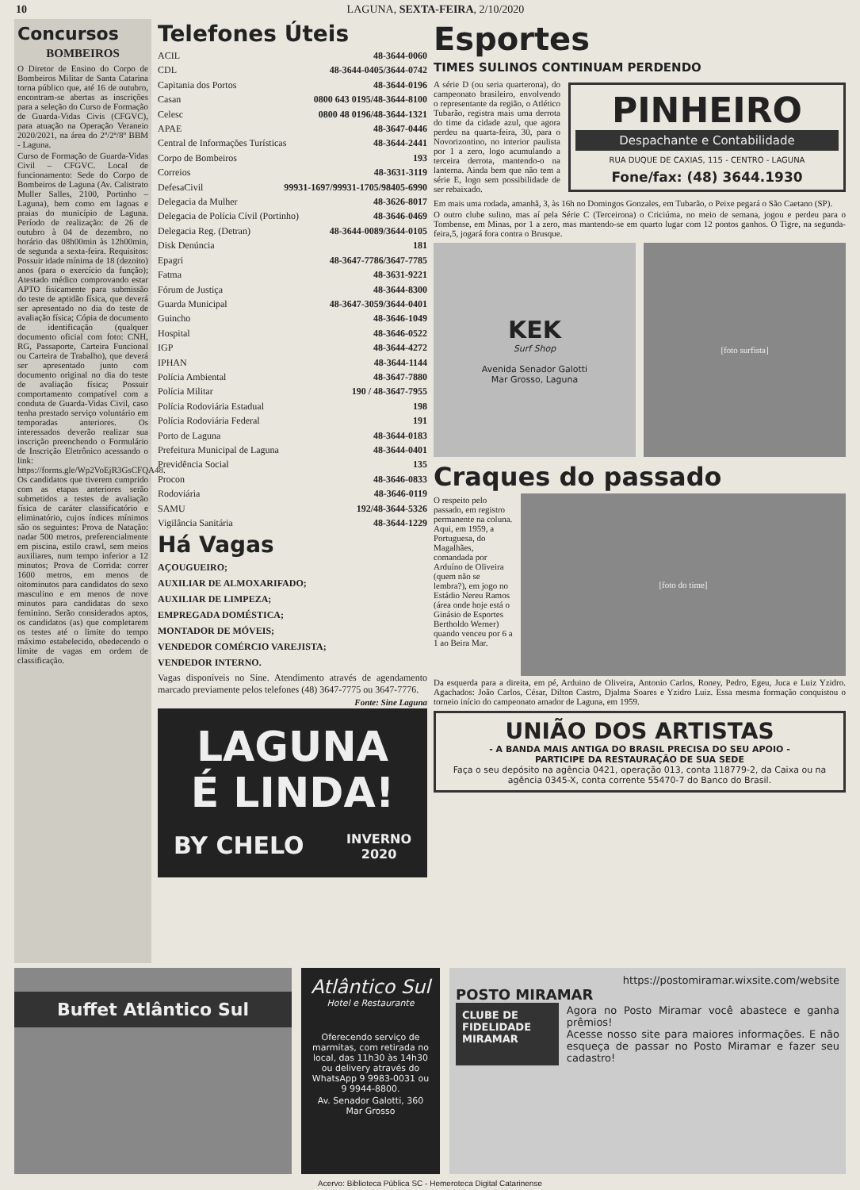10 LAGUNA, SEXTA-FEIRA, 2/10/2020
Concursos
BOMBEIROS
O Diretor de Ensino do Corpo de Bombeiros Militar de Santa Catarina torna público que, até 16 de outubro, encontram-se abertas as inscrições para a seleção do Curso de Formação de Guarda-Vidas Civis (CFGVC), para atuação na Operação Veraneio 2020/2021, na área do 2º/2ª/8º BBM - Laguna.
Curso de Formação de Guarda-Vidas Civil – CFGVC. Local de funcionamento: Sede do Corpo de Bombeiros de Laguna (Av. Calistrato Muller Salles, 2100, Portinho – Laguna), bem como em lagoas e praias do município de Laguna. Período de realização: de 26 de outubro à 04 de dezembro, no horário das 08h00min às 12h00min, de segunda a sexta-feira. Requisitos: Possuir idade mínima de 18 (dezoito) anos (para o exercício da função); Atestado médico comprovando estar APTO fisicamente para submissão do teste de aptidão física, que deverá ser apresentado no dia do teste de avaliação física; Cópia de documento de identificação (qualquer documento oficial com foto: CNH, RG, Passaporte, Carteira Funcional ou Carteira de Trabalho), que deverá ser apresentado junto com documento original no dia do teste de avaliação física; Possuir comportamento compatível com a conduta de Guarda-Vidas Civil, caso tenha prestado serviço voluntário em temporadas anteriores. Os interessados deverão realizar sua inscrição preenchendo o Formulário de Inscrição Eletrônico acessando o link: https://forms.gle/Wp2VoEjR3GsCFQA48. Os candidatos que tiverem cumprido com as etapas anteriores serão submetidos a testes de avaliação física de caráter classificatório e eliminatório, cujos índices mínimos são os seguintes: Prova de Natação: nadar 500 metros, preferencialmente em piscina, estilo crawl, sem meios auxiliares, num tempo inferior a 12 minutos; Prova de Corrida: correr 1600 metros, em menos de oitominutos para candidatos do sexo masculino e em menos de nove minutos para candidatas do sexo feminino. Serão considerados aptos, os candidatos (as) que completarem os testes até o limite do tempo máximo estabelecido, obedecendo o limite de vagas em ordem de classificação.
Telefones Úteis
ACIL 48-3644-0060
CDL 48-3644-0405/3644-0742
Capitania dos Portos 48-3644-0196
Casan 0800 643 0195/48-3644-8100
Celesc 0800 48 0196/48-3644-1321
APAE 48-3647-0446
Central de Informações Turísticas 48-3644-2441
Corpo de Bombeiros 193
Correios 48-3631-3119
DefesaCivil 99931-1697/99931-1705/98405-6990
Delegacia da Mulher 48-3626-8017
Delegacia de Polícia Cívil (Portinho) 48-3646-0469
Delegacia Reg. (Detran) 48-3644-0089/3644-0105
Disk Denúncia 181
Epagri 48-3647-7786/3647-7785
Fatma 48-3631-9221
Fórum de Justiça 48-3644-8300
Guarda Municipal 48-3647-3059/3644-0401
Guincho 48-3646-1049
Hospital 48-3646-0522
IGP 48-3644-4272
IPHAN 48-3644-1144
Polícia Ambiental 48-3647-7880
Polícia Militar 190 / 48-3647-7955
Polícia Rodoviária Estadual 198
Polícia Rodoviária Federal 191
Porto de Laguna 48-3644-0183
Prefeitura Municipal de Laguna 48-3644-0401
Previdência Social 135
Procon 48-3646-0833
Rodoviária 48-3646-0119
SAMU 192/48-3644-5326
Vigilância Sanitária 48-3644-1229
Há Vagas
AÇOUGUEIRO;
AUXILIAR DE ALMOXARIFADO;
AUXILIAR DE LIMPEZA;
EMPREGADA DOMÉSTICA;
MONTADOR DE MÓVEIS;
VENDEDOR COMÉRCIO VAREJISTA;
VENDEDOR INTERNO.
Vagas disponíveis no Sine. Atendimento através de agendamento marcado previamente pelos telefones (48) 3647-7775 ou 3647-7776.
Fonte: Sine Laguna
LAGUNA
É LINDA!
BY CHELO INVERNO
2020
Esportes
TIMES SULINOS CONTINUAM PERDENDO
A série D (ou seria quarterona), do campeonato brasileiro, envolvendo o representante da região, o Atlético Tubarão, registra mais uma derrota do time da cidade azul, que agora perdeu na quarta-feira, 30, para o Novorizontino, no interior paulista por 1 a zero, logo acumulando a terceira derrota, mantendo-o na lanterna. Ainda bem que não tem a série E, logo sem possibilidade de ser rebaixado.
PINHEIRO
Despachante e Contabilidade
RUA DUQUE DE CAXIAS, 115 - CENTRO - LAGUNA
Fone/fax: (48) 3644.1930
Em mais uma rodada, amanhã, 3, às 16h no Domingos Gonzales, em Tubarão, o Peixe pegará o São Caetano (SP).
O outro clube sulino, mas aí pela Série C (Terceirona) o Criciúma, no meio de semana, jogou e perdeu para o Tombense, em Minas, por 1 a zero, mas mantendo-se em quarto lugar com 12 pontos ganhos. O Tigre, na segunda-feira,5, jogará fora contra o Brusque.
KEK
Surf Shop
Avenida Senador Galotti
Mar Grosso, Laguna
[foto surfista]
Craques do passado
O respeito pelo passado, em registro permanente na coluna. Aqui, em 1959, a Portuguesa, do Magalhães, comandada por Arduíno de Oliveira (quem não se lembra?), em jogo no Estádio Nereu Ramos (área onde hoje está o Ginásio de Esportes Bertholdo Werner) quando venceu por 6 a 1 ao Beira Mar.
[foto do time]
Da esquerda para a direita, em pé, Arduino de Oliveira, Antonio Carlos, Roney, Pedro, Egeu, Juca e Luiz Yzidro. Agachados: João Carlos, César, Dilton Castro, Djalma Soares e Yzidro Luiz. Essa mesma formação conquistou o torneio início do campeonato amador de Laguna, em 1959.
UNIÃO DOS ARTISTAS
- A BANDA MAIS ANTIGA DO BRASIL PRECISA DO SEU APOIO -
PARTICIPE DA RESTAURAÇÃO DE SUA SEDE
Faça o seu depósito na agência 0421, operação 013, conta 118779-2, da Caixa ou na agência 0345-X, conta corrente 55470-7 do Banco do Brasil.
Buffet Atlântico Sul
Atlântico Sul
Hotel e Restaurante
Oferecendo serviço de marmitas, com retirada no local, das 11h30 às 14h30 ou delivery através do WhatsApp 9 9983-0031 ou 9 9944-8800.
Av. Senador Galotti, 360 Mar Grosso
https://postomiramar.wixsite.com/website
POSTO MIRAMAR
CLUBE DE FIDELIDADE MIRAMAR
Agora no Posto Miramar você abastece e ganha prêmios!
Acesse nosso site para maiores informações. E não esqueça de passar no Posto Miramar e fazer seu cadastro!
Acervo: Biblioteca Pública SC - Hemeroteca Digital Catarinense